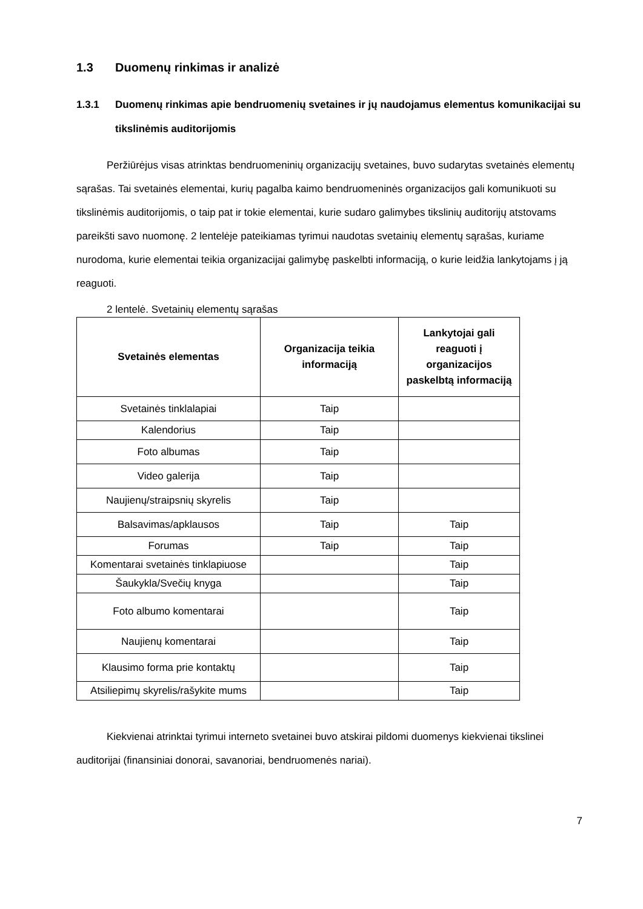1.3 Duomenų rinkimas ir analizė
1.3.1 Duomenų rinkimas apie bendruomenių svetaines ir jų naudojamus elementus komunikacijai su tikslinėmis auditorijomis
Peržiūrėjus visas atrinktas bendruomeninių organizacijų svetaines, buvo sudarytas svetainės elementų sąrašas. Tai svetainės elementai, kurių pagalba kaimo bendruomeninės organizacijos gali komunikuoti su tikslinėmis auditorijomis, o taip pat ir tokie elementai, kurie sudaro galimybes tikslinių auditorijų atstovams pareikšti savo nuomonę. 2 lentelėje pateikiamas tyrimui naudotas svetainių elementų sąrašas, kuriame nurodoma, kurie elementai teikia organizacijai galimybę paskelbti informaciją, o kurie leidžia lankytojams į ją reaguoti.
2 lentelė. Svetainių elementų sąrašas
| Svetainės elementas | Organizacija teikia informaciją | Lankytojai gali reaguoti į organizacijos paskelbtą informaciją |
| --- | --- | --- |
| Svetainės tinklalapiai | Taip | |
| Kalendorius | Taip | |
| Foto albumas | Taip | |
| Video galerija | Taip | |
| Naujienų/straipsnių skyrelis | Taip | |
| Balsavimas/apklausos | Taip | Taip |
| Forumas | Taip | Taip |
| Komentarai svetainės tinklapiuose | | Taip |
| Šaukykla/Svečių knyga | | Taip |
| Foto albumo komentarai | | Taip |
| Naujienų komentarai | | Taip |
| Klausimo forma prie kontaktų | | Taip |
| Atsiliepimų skyrelis/rašykite mums | | Taip |
Kiekvienai atrinktai tyrimui interneto svetainei buvo atskirai pildomi duomenys kiekvienai tikslinei auditorijai (finansiniai donorai, savanoriai, bendruomenės nariai).
7